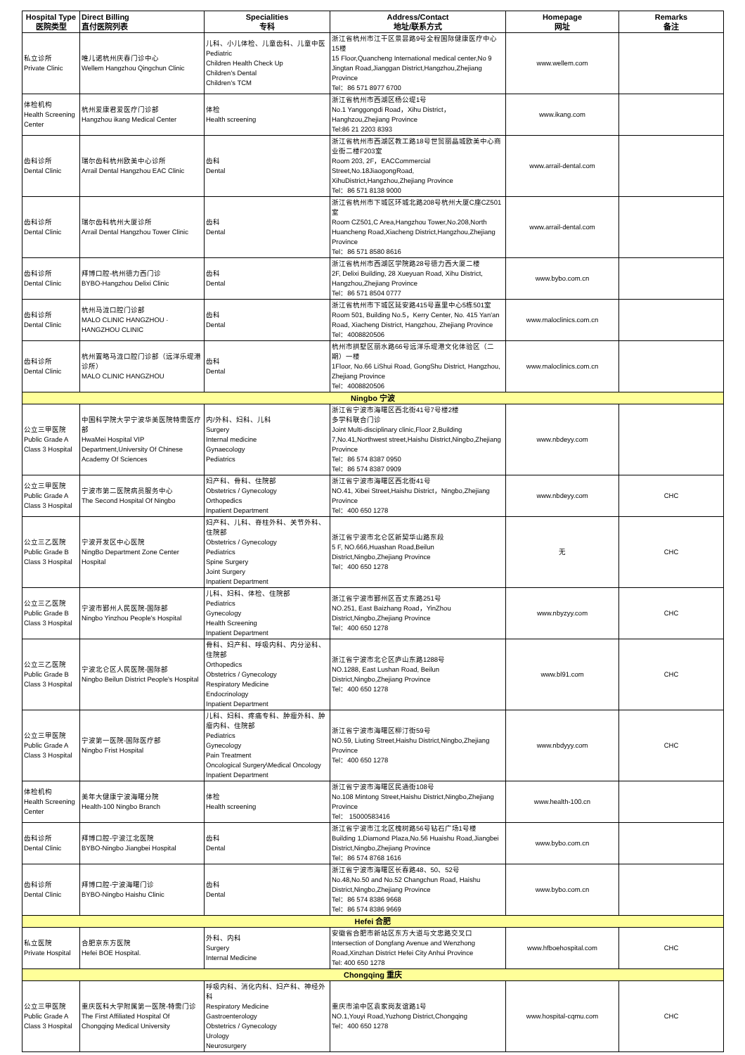| Hospital Type 医院类型 | Direct Billing 直付医院列表 | Specialities 专科 | Address/Contact 地址/联系方式 | Homepage 网址 | Remarks 备注 |
| --- | --- | --- | --- | --- | --- |
| 私立诊所 Private Clinic | 唯儿诺杭州庆春门诊中心 Wellem Hangzhou Qingchun Clinic | 儿科、小儿体检、儿童齿科、儿童中医 Pediatric Children Health Check Up Children's Dental Children's TCM | 浙江省杭州市江干区景昙路9号全程国际健康医疗中心15楼 15 Floor,Quancheng International medical center,No 9 Jingtan Road,Jianggan District,Hangzhou,Zhejiang Province Tel：86 571 8977 6700 | www.wellem.com | |
| 体检机构 Health Screening Center | 杭州爱康君爱医疗门诊部 Hangzhou ikang Medical Center | 体检 Health screening | 浙江省杭州市西湖区杨公堤1号 No.1 Yanggongdi Road，Xihu District，Hanghzou,Zhejiang Province Tel:86 21 2203 8393 | www.ikang.com | |
| 齿科诊所 Dental Clinic | 瑞尔齿科杭州欧美中心诊所 Arrail Dental Hangzhou EAC Clinic | 齿科 Dental | 浙江省杭州市西湖区教工路18号世贸丽晶城欧美中心商业街二楼F203室 Room 203, 2F，EACCommercial Street,No.18JiaogongRoad, XihuDistrict,Hangzhou,Zhejiang Province Tel：86 571 8138 9000 | www.arrail-dental.com | |
| 齿科诊所 Dental Clinic | 瑞尔齿科杭州大厦诊所 Arrail Dental Hangzhou Tower Clinic | 齿科 Dental | 浙江省杭州市下城区环城北路208号杭州大厦C座CZ501室 Room CZ501,C Area,Hangzhou Tower,No.208,North Huancheng Road,Xiacheng District,Hangzhou,Zhejiang Province Tel：86 571 8580 8616 | www.arrail-dental.com | |
| 齿科诊所 Dental Clinic | 拜博口腔-杭州德力西门诊 BYBO-Hangzhou Delixi Clinic | 齿科 Dental | 浙江省杭州市西湖区学院路28号德力西大厦二楼 2F, Delixi Building, 28 Xueyuan Road, Xihu District, Hangzhou,Zhejiang Province Tel：86 571 8504 0777 | www.bybo.com.cn | |
| 齿科诊所 Dental Clinic | 杭州马泷口腔门诊部 MALO CLINIC HANGZHOU · HANGZHOU CLINIC | 齿科 Dental | 浙江省杭州市下城区延安路415号嘉里中心5栋501室 Room 501, Building No.5，Kerry Center, No. 415 Yan'an Road, Xiacheng District, Hangzhou, Zhejiang Province Tel：4008820506 | www.maloclinics.com.cn | |
| 齿科诊所 Dental Clinic | 杭州置略马泷口腔门诊部（远洋乐堤港诊所） MALO CLINIC HANGZHOU | 齿科 Dental | 杭州市拱墅区丽水路66号远洋乐堤港文化体验区（二期）一楼 1Floor, No.66 LiShui Road, GongShu District, Hangzhou, Zhejiang Province Tel：4008820506 | www.maloclinics.com.cn | |
| Ningbo 宁波 | | | | | |
| 公立三甲医院 Public Grade A Class 3 Hospital | 中国科学院大学宁波华美医院特需医疗部 HwaMei Hospital VIP Department,University Of Chinese Academy Of Sciences | 内/外科、妇科、儿科 Surgery Internal medicine Gynaecology Pediatrics | 浙江省宁波市海曙区西北街41号7号楼2楼 多学科联合门诊 Joint Multi-disciplinary clinic,Floor 2,Building 7,No.41,Northwest street,Haishu District,Ningbo,Zhejiang Province Tel：86 574 8387 0950 Tel：86 574 8387 0909 | www.nbdeyy.com | |
| 公立三甲医院 Public Grade A Class 3 Hospital | 宁波市第二医院病员服务中心 The Second Hospital Of Ningbo | 妇产科、骨科、住院部 Obstetrics / Gynecology Orthopedics Inpatient Department | 浙江省宁波市海曙区西北街41号 NO.41, Xibei Street,Haishu District，Ningbo,Zhejiang Province Tel：400 650 1278 | www.nbdeyy.com | CHC |
| 公立三乙医院 Public Grade B Class 3 Hospital | 宁波开发区中心医院 NingBo Department Zone Center Hospital | 妇产科、儿科、脊柱外科、关节外科、住院部 Obstetrics / Gynecology Pediatrics Spine Surgery Joint Surgery Inpatient Department | 浙江省宁波市北仑区新契华山路东段 5 F, NO.666,Huashan Road,Beilun District,Ningbo,Zhejiang Province Tel：400 650 1278 | 无 | CHC |
| 公立三乙医院 Public Grade B Class 3 Hospital | 宁波市鄞州人民医院-国际部 Ningbo Yinzhou People's Hospital | 儿科、妇科、体检、住院部 Pediatrics Gynecology Health Screening Inpatient Department | 浙江省宁波市鄞州区百丈东路251号 NO.251, East Baizhang Road，YinZhou District,Ningbo,Zhejiang Province Tel：400 650 1278 | www.nbyzyy.com | CHC |
| 公立三乙医院 Public Grade B Class 3 Hospital | 宁波北仑区人民医院-国际部 Ningbo Beilun District People's Hospital | 骨科、妇产科、呼吸内科、内分泌科、住院部 Orthopedics Obstetrics / Gynecology Respiratory Medicine Endocrinology Inpatient Department | 浙江省宁波市北仑区庐山东路1288号 NO.1288, East Lushan Road, Beilun District,Ningbo,Zhejiang Province Tel：400 650 1278 | www.bl91.com | CHC |
| 公立三甲医院 Public Grade A Class 3 Hospital | 宁波第一医院-国际医疗部 Ningbo Frist Hospital | 儿科、妇科、疼痛专科、肿瘤外科、肿瘤内科、住院部 Pediatrics Gynecology Pain Treatment Oncological Surgery\Medical Oncology Inpatient Department | 浙江省宁波市海曙区柳汀街59号 NO.59, Liuting Street,Haishu District,Ningbo,Zhejiang Province Tel：400 650 1278 | www.nbdyyy.com | CHC |
| 体检机构 Health Screening Center | 美年大健康宁波海曙分院 Health-100 Ningbo Branch | 体检 Health screening | 浙江省宁波市海曙区民通街108号 No.108 Mintong Street,Haishu District,Ningbo,Zhejiang Province Tel： 15000583416 | www.health-100.cn | |
| 齿科诊所 Dental Clinic | 拜博口腔-宁波江北医院 BYBO-Ningbo Jiangbei Hospital | 齿科 Dental | 浙江省宁波市江北区槐树路56号钻石广场1号楼 Building 1,Diamond Plaza,No.56 Huaishu Road,Jiangbei District,Ningbo,Zhejiang Province Tel：86 574 8768 1616 | www.bybo.com.cn | |
| 齿科诊所 Dental Clinic | 拜博口腔-宁波海曙门诊 BYBO-Ningbo Haishu Clinic | 齿科 Dental | 浙江省宁波市海曙区长春路48、50、52号 No.48,No.50 and No.52 Changchun Road, Haishu District,Ningbo,Zhejiang Province Tel：86 574 8386 9668 Tel：86 574 8386 9669 | www.bybo.com.cn | |
| Hefei 合肥 | | | | | |
| 私立医院 Private Hospital | 合肥京东方医院 Hefei BOE Hospital. | 外科、内科 Surgery Internal Medicine | 安徽省合肥市新站区东方大道与文忠路交叉口 Intersection of Dongfang Avenue and Wenzhong Road,Xinzhan District Hefei City Anhui Province Tel: 400 650 1278 | www.hfboehospital.com | CHC |
| Chongqing 重庆 | | | | | |
| 公立三甲医院 Public Grade A Class 3 Hospital | 重庆医科大学附属第一医院-特需门诊 The First Affiliated Hospital Of Chongqing Medical University | 呼吸内科、消化内科、妇产科、神经外科 Respiratory Medicine Gastroenterology Obstetrics / Gynecology Urology Neurosurgery | 重庆市渝中区袁家岗友谊路1号 NO.1,Youyi Road,Yuzhong District,Chongqing Tel：400 650 1278 | www.hospital-cqmu.com | CHC |